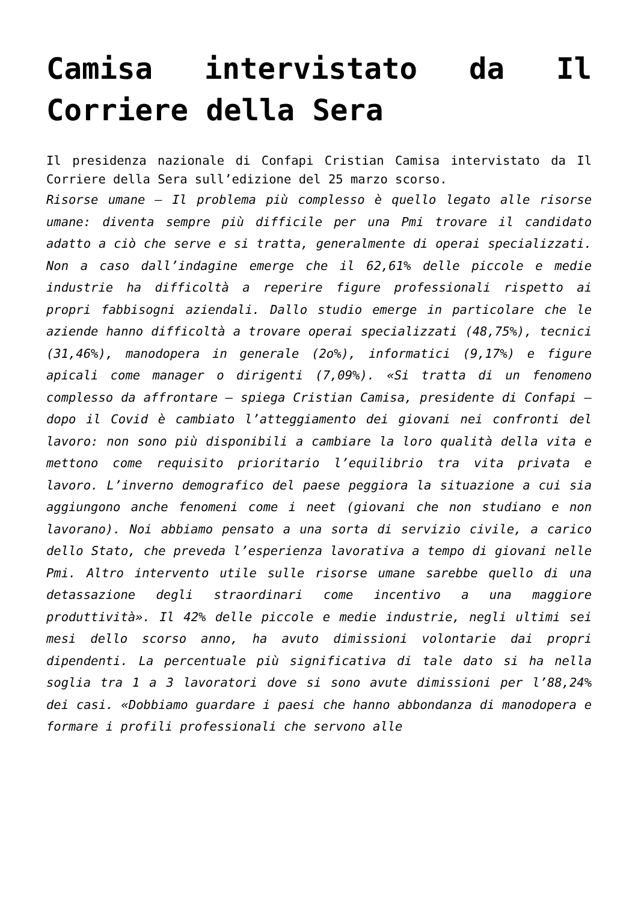Camisa intervistato da Il Corriere della Sera
Il presidenza nazionale di Confapi Cristian Camisa intervistato da Il Corriere della Sera sull’edizione del 25 marzo scorso.
Risorse umane – Il problema più complesso è quello legato alle risorse umane: diventa sempre più difficile per una Pmi trovare il candidato adatto a ciò che serve e si tratta, generalmente di operai specializzati. Non a caso dall’indagine emerge che il 62,61% delle piccole e medie industrie ha difficoltà a reperire figure professionali rispetto ai propri fabbisogni aziendali. Dallo studio emerge in particolare che le aziende hanno difficoltà a trovare operai specializzati (48,75%), tecnici (31,46%), manodopera in generale (2o%), informatici (9,17%) e figure apicali come manager o dirigenti (7,09%). «Si tratta di un fenomeno complesso da affrontare – spiega Cristian Camisa, presidente di Confapi – dopo il Covid è cambiato l’atteggiamento dei giovani nei confronti del lavoro: non sono più disponibili a cambiare la loro qualità della vita e mettono come requisito prioritario l’equilibrio tra vita privata e lavoro. L’inverno demografico del paese peggiora la situazione a cui sia aggiungono anche fenomeni come i neet (giovani che non studiano e non lavorano). Noi abbiamo pensato a una sorta di servizio civile, a carico dello Stato, che preveda l’esperienza lavorativa a tempo di giovani nelle Pmi. Altro intervento utile sulle risorse umane sarebbe quello di una detassazione degli straordinari come incentivo a una maggiore produttività». Il 42% delle piccole e medie industrie, negli ultimi sei mesi dello scorso anno, ha avuto dimissioni volontarie dai propri dipendenti. La percentuale più significativa di tale dato si ha nella soglia tra 1 a 3 lavoratori dove si sono avute dimissioni per l’88,24% dei casi. «Dobbiamo guardare i paesi che hanno abbondanza di manodopera e formare i profili professionali che servono alle